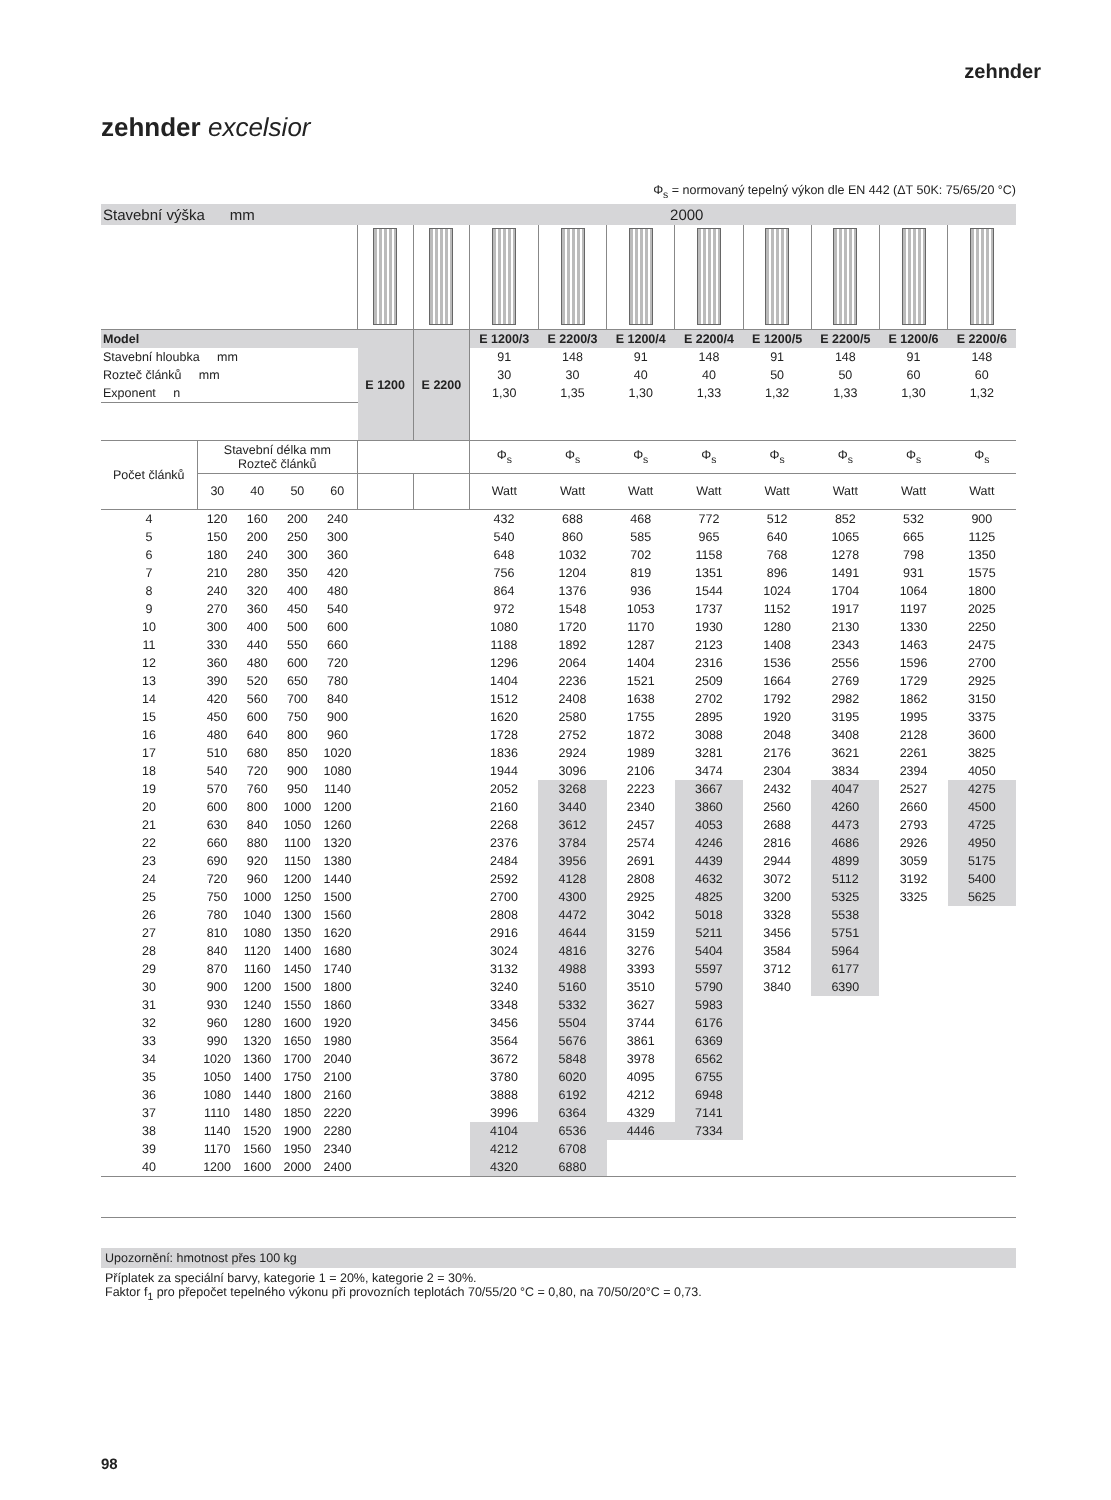zehnder
zehnder excelsior
Φ<sub>s</sub> = normovaný tepelný výkon dle EN 442 (ΔT 50K: 75/65/20 °C)
| Stavební výška mm | | | | | 2000 | | | | | | | | | |
| Model | | | | | E 1200 | E 2200 | E 1200/3 | E 2200/3 | E 1200/4 | E 2200/4 | E 1200/5 | E 2200/5 | E 1200/6 | E 2200/6 |
| Stavební hloubka mm | | | | | | | 91 | 148 | 91 | 148 | 91 | 148 | 91 | 148 |
| Rozteč článků mm | | | | | | | 30 | 30 | 40 | 40 | 50 | 50 | 60 | 60 |
| Exponent n | | | | | | | 1,30 | 1,35 | 1,30 | 1,33 | 1,32 | 1,33 | 1,30 | 1,32 |
| Počet článků | Stavební délka mm Rozteč článků | | | | | | Φ<sub>s</sub> | Φ<sub>s</sub> | Φ<sub>s</sub> | Φ<sub>s</sub> | Φ<sub>s</sub> | Φ<sub>s</sub> | Φ<sub>s</sub> | Φ<sub>s</sub> |
| | 30 | 40 | 50 | 60 | | | Watt | Watt | Watt | Watt | Watt | Watt | Watt | Watt |
| 4 | 120 | 160 | 200 | 240 | | | 432 | 688 | 468 | 772 | 512 | 852 | 532 | 900 |
| 5 | 150 | 200 | 250 | 300 | | | 540 | 860 | 585 | 965 | 640 | 1065 | 665 | 1125 |
| 6 | 180 | 240 | 300 | 360 | | | 648 | 1032 | 702 | 1158 | 768 | 1278 | 798 | 1350 |
| 7 | 210 | 280 | 350 | 420 | | | 756 | 1204 | 819 | 1351 | 896 | 1491 | 931 | 1575 |
| 8 | 240 | 320 | 400 | 480 | | | 864 | 1376 | 936 | 1544 | 1024 | 1704 | 1064 | 1800 |
| 9 | 270 | 360 | 450 | 540 | | | 972 | 1548 | 1053 | 1737 | 1152 | 1917 | 1197 | 2025 |
| 10 | 300 | 400 | 500 | 600 | | | 1080 | 1720 | 1170 | 1930 | 1280 | 2130 | 1330 | 2250 |
| 11 | 330 | 440 | 550 | 660 | | | 1188 | 1892 | 1287 | 2123 | 1408 | 2343 | 1463 | 2475 |
| 12 | 360 | 480 | 600 | 720 | | | 1296 | 2064 | 1404 | 2316 | 1536 | 2556 | 1596 | 2700 |
| 13 | 390 | 520 | 650 | 780 | | | 1404 | 2236 | 1521 | 2509 | 1664 | 2769 | 1729 | 2925 |
| 14 | 420 | 560 | 700 | 840 | | | 1512 | 2408 | 1638 | 2702 | 1792 | 2982 | 1862 | 3150 |
| 15 | 450 | 600 | 750 | 900 | | | 1620 | 2580 | 1755 | 2895 | 1920 | 3195 | 1995 | 3375 |
| 16 | 480 | 640 | 800 | 960 | | | 1728 | 2752 | 1872 | 3088 | 2048 | 3408 | 2128 | 3600 |
| 17 | 510 | 680 | 850 | 1020 | | | 1836 | 2924 | 1989 | 3281 | 2176 | 3621 | 2261 | 3825 |
| 18 | 540 | 720 | 900 | 1080 | | | 1944 | 3096 | 2106 | 3474 | 2304 | 3834 | 2394 | 4050 |
| 19 | 570 | 760 | 950 | 1140 | | | 2052 | 3268 | 2223 | 3667 | 2432 | 4047 | 2527 | 4275 |
| 20 | 600 | 800 | 1000 | 1200 | | | 2160 | 3440 | 2340 | 3860 | 2560 | 4260 | 2660 | 4500 |
| 21 | 630 | 840 | 1050 | 1260 | | | 2268 | 3612 | 2457 | 4053 | 2688 | 4473 | 2793 | 4725 |
| 22 | 660 | 880 | 1100 | 1320 | | | 2376 | 3784 | 2574 | 4246 | 2816 | 4686 | 2926 | 4950 |
| 23 | 690 | 920 | 1150 | 1380 | | | 2484 | 3956 | 2691 | 4439 | 2944 | 4899 | 3059 | 5175 |
| 24 | 720 | 960 | 1200 | 1440 | | | 2592 | 4128 | 2808 | 4632 | 3072 | 5112 | 3192 | 5400 |
| 25 | 750 | 1000 | 1250 | 1500 | | | 2700 | 4300 | 2925 | 4825 | 3200 | 5325 | 3325 | 5625 |
| 26 | 780 | 1040 | 1300 | 1560 | | | 2808 | 4472 | 3042 | 5018 | 3328 | 5538 | | |
| 27 | 810 | 1080 | 1350 | 1620 | | | 2916 | 4644 | 3159 | 5211 | 3456 | 5751 | | |
| 28 | 840 | 1120 | 1400 | 1680 | | | 3024 | 4816 | 3276 | 5404 | 3584 | 5964 | | |
| 29 | 870 | 1160 | 1450 | 1740 | | | 3132 | 4988 | 3393 | 5597 | 3712 | 6177 | | |
| 30 | 900 | 1200 | 1500 | 1800 | | | 3240 | 5160 | 3510 | 5790 | 3840 | 6390 | | |
| 31 | 930 | 1240 | 1550 | 1860 | | | 3348 | 5332 | 3627 | 5983 | | | | |
| 32 | 960 | 1280 | 1600 | 1920 | | | 3456 | 5504 | 3744 | 6176 | | | | |
| 33 | 990 | 1320 | 1650 | 1980 | | | 3564 | 5676 | 3861 | 6369 | | | | |
| 34 | 1020 | 1360 | 1700 | 2040 | | | 3672 | 5848 | 3978 | 6562 | | | | |
| 35 | 1050 | 1400 | 1750 | 2100 | | | 3780 | 6020 | 4095 | 6755 | | | | |
| 36 | 1080 | 1440 | 1800 | 2160 | | | 3888 | 6192 | 4212 | 6948 | | | | |
| 37 | 1110 | 1480 | 1850 | 2220 | | | 3996 | 6364 | 4329 | 7141 | | | | |
| 38 | 1140 | 1520 | 1900 | 2280 | | | 4104 | 6536 | 4446 | 7334 | | | | |
| 39 | 1170 | 1560 | 1950 | 2340 | | | 4212 | 6708 | | | | | | |
| 40 | 1200 | 1600 | 2000 | 2400 | | | 4320 | 6880 | | | | | | |
Upozornění: hmotnost přes 100 kg
Příplatek za speciální barvy, kategorie 1 = 20%, kategorie 2 = 30%.
Faktor f<sub>1</sub> pro přepočet tepelného výkonu při provozních teplotách 70/55/20 °C = 0,80, na 70/50/20°C = 0,73.
98